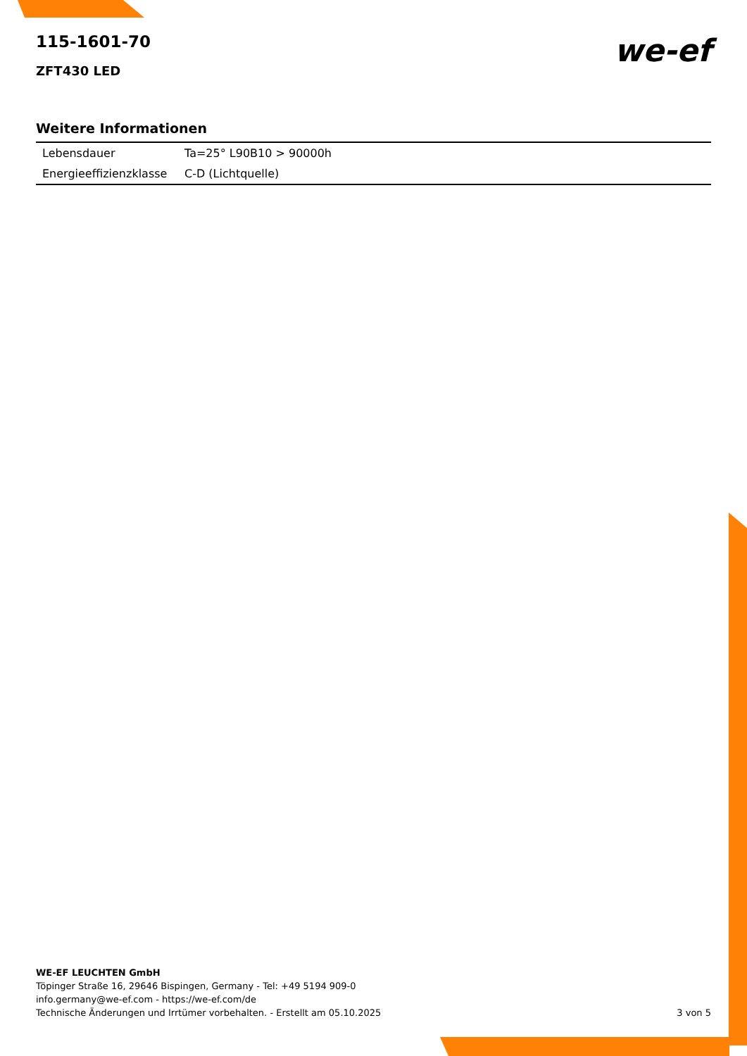we-ef
115-1601-70
ZFT430 LED
Weitere Informationen
| Lebensdauer | Ta=25° L90B10 > 90000h |
| Energieeffizienzklasse | C-D (Lichtquelle) |
WE-EF LEUCHTEN GmbH
Töpinger Straße 16, 29646 Bispingen, Germany - Tel: +49 5194 909-0
info.germany@we-ef.com - https://we-ef.com/de
3 von 5 Technische Änderungen und Irrtümer vorbehalten. - Erstellt am 05.10.2025